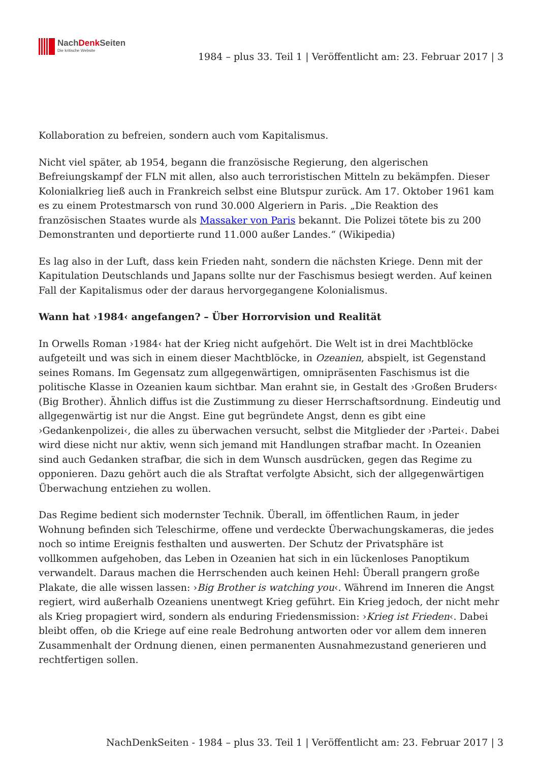NachDenk Seiten
Die kritische Website
1984 – plus 33. Teil 1 | Veröffentlicht am: 23. Februar 2017 | 3
Kollaboration zu befreien, sondern auch vom Kapitalismus.
Nicht viel später, ab 1954, begann die französische Regierung, den algerischen Befreiungskampf der FLN mit allen, also auch terroristischen Mitteln zu bekämpfen. Dieser Kolonialkrieg ließ auch in Frankreich selbst eine Blutspur zurück. Am 17. Oktober 1961 kam es zu einem Protestmarsch von rund 30.000 Algeriern in Paris. „Die Reaktion des französischen Staates wurde als Massaker von Paris bekannt. Die Polizei tötete bis zu 200 Demonstranten und deportierte rund 11.000 außer Landes.“ (Wikipedia)
Es lag also in der Luft, dass kein Frieden naht, sondern die nächsten Kriege. Denn mit der Kapitulation Deutschlands und Japans sollte nur der Faschismus besiegt werden. Auf keinen Fall der Kapitalismus oder der daraus hervorgegangene Kolonialismus.
Wann hat ›1984‹ angefangen? – Über Horrorvision und Realität
In Orwells Roman ›1984‹ hat der Krieg nicht aufgehört. Die Welt ist in drei Machtblöcke aufgeteilt und was sich in einem dieser Machtblöcke, in Ozeanien, abspielt, ist Gegenstand seines Romans. Im Gegensatz zum allgegenwärtigen, omnipräsenten Faschismus ist die politische Klasse in Ozeanien kaum sichtbar. Man erahnt sie, in Gestalt des ›Großen Bruders‹ (Big Brother). Ähnlich diffus ist die Zustimmung zu dieser Herrschaftsordnung. Eindeutig und allgegenwärtig ist nur die Angst. Eine gut begründete Angst, denn es gibt eine ›Gedankenpolizei‹, die alles zu überwachen versucht, selbst die Mitglieder der ›Partei‹. Dabei wird diese nicht nur aktiv, wenn sich jemand mit Handlungen strafbar macht. In Ozeanien sind auch Gedanken strafbar, die sich in dem Wunsch ausdrücken, gegen das Regime zu opponieren. Dazu gehört auch die als Straftat verfolgte Absicht, sich der allgegenwärtigen Überwachung entziehen zu wollen.
Das Regime bedient sich modernster Technik. Überall, im öffentlichen Raum, in jeder Wohnung befinden sich Teleschirme, offene und verdeckte Überwachungskameras, die jedes noch so intime Ereignis festhalten und auswerten. Der Schutz der Privatsphäre ist vollkommen aufgehoben, das Leben in Ozeanien hat sich in ein lückenloses Panoptikum verwandelt. Daraus machen die Herrschenden auch keinen Hehl: Überall prangern große Plakate, die alle wissen lassen: ›Big Brother is watching you‹. Während im Inneren die Angst regiert, wird außerhalb Ozeaniens unentwegt Krieg geführt. Ein Krieg jedoch, der nicht mehr als Krieg propagiert wird, sondern als enduring Friedensmission: ›Krieg ist Frieden‹. Dabei bleibt offen, ob die Kriege auf eine reale Bedrohung antworten oder vor allem dem inneren Zusammenhalt der Ordnung dienen, einen permanenten Ausnahmezustand generieren und rechtfertigen sollen.
NachDenkSeiten - 1984 – plus 33. Teil 1 | Veröffentlicht am: 23. Februar 2017 | 3